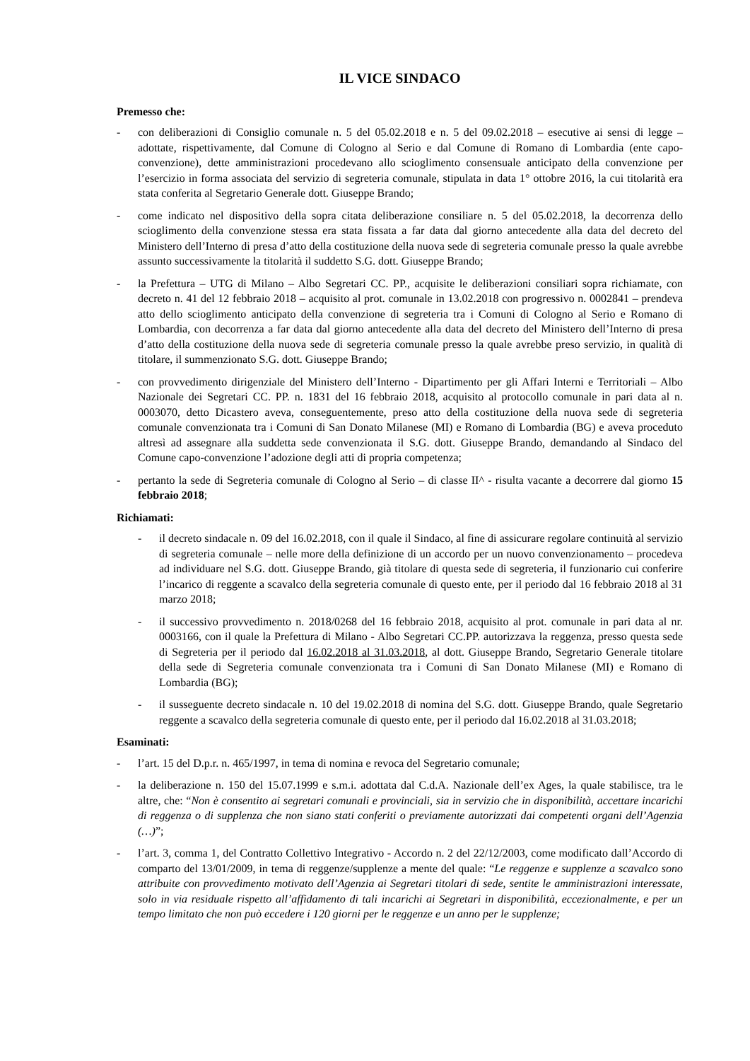IL VICE SINDACO
Premesso che:
- con deliberazioni di Consiglio comunale n. 5 del 05.02.2018 e n. 5 del 09.02.2018 – esecutive ai sensi di legge – adottate, rispettivamente, dal Comune di Cologno al Serio e dal Comune di Romano di Lombardia (ente capo-convenzione), dette amministrazioni procedevano allo scioglimento consensuale anticipato della convenzione per l’esercizio in forma associata del servizio di segreteria comunale, stipulata in data 1° ottobre 2016, la cui titolarità era stata conferita al Segretario Generale dott. Giuseppe Brando;
- come indicato nel dispositivo della sopra citata deliberazione consiliare n. 5 del 05.02.2018, la decorrenza dello scioglimento della convenzione stessa era stata fissata a far data dal giorno antecedente alla data del decreto del Ministero dell’Interno di presa d’atto della costituzione della nuova sede di segreteria comunale presso la quale avrebbe assunto successivamente la titolarità il suddetto S.G. dott. Giuseppe Brando;
- la Prefettura – UTG di Milano – Albo Segretari CC. PP., acquisite le deliberazioni consiliari sopra richiamate, con decreto n. 41 del 12 febbraio 2018 – acquisito al prot. comunale in 13.02.2018 con progressivo n. 0002841 – prendeva atto dello scioglimento anticipato della convenzione di segreteria tra i Comuni di Cologno al Serio e Romano di Lombardia, con decorrenza a far data dal giorno antecedente alla data del decreto del Ministero dell’Interno di presa d’atto della costituzione della nuova sede di segreteria comunale presso la quale avrebbe preso servizio, in qualità di titolare, il summenzionato S.G. dott. Giuseppe Brando;
- con provvedimento dirigenziale del Ministero dell’Interno - Dipartimento per gli Affari Interni e Territoriali – Albo Nazionale dei Segretari CC. PP. n. 1831 del 16 febbraio 2018, acquisito al protocollo comunale in pari data al n. 0003070, detto Dicastero aveva, conseguentemente, preso atto della costituzione della nuova sede di segreteria comunale convenzionata tra i Comuni di San Donato Milanese (MI) e Romano di Lombardia (BG) e aveva proceduto altresì ad assegnare alla suddetta sede convenzionata il S.G. dott. Giuseppe Brando, demandando al Sindaco del Comune capo-convenzione l’adozione degli atti di propria competenza;
- pertanto la sede di Segreteria comunale di Cologno al Serio – di classe II^ - risulta vacante a decorrere dal giorno 15 febbraio 2018;
Richiamati:
- il decreto sindacale n. 09 del 16.02.2018, con il quale il Sindaco, al fine di assicurare regolare continuità al servizio di segreteria comunale – nelle more della definizione di un accordo per un nuovo convenzionamento – procedeva ad individuare nel S.G. dott. Giuseppe Brando, già titolare di questa sede di segreteria, il funzionario cui conferire l’incarico di reggente a scavalco della segreteria comunale di questo ente, per il periodo dal 16 febbraio 2018 al 31 marzo 2018;
- il successivo provvedimento n. 2018/0268 del 16 febbraio 2018, acquisito al prot. comunale in pari data al nr. 0003166, con il quale la Prefettura di Milano - Albo Segretari CC.PP. autorizzava la reggenza, presso questa sede di Segreteria per il periodo dal 16.02.2018 al 31.03.2018, al dott. Giuseppe Brando, Segretario Generale titolare della sede di Segreteria comunale convenzionata tra i Comuni di San Donato Milanese (MI) e Romano di Lombardia (BG);
- il susseguente decreto sindacale n. 10 del 19.02.2018 di nomina del S.G. dott. Giuseppe Brando, quale Segretario reggente a scavalco della segreteria comunale di questo ente, per il periodo dal 16.02.2018 al 31.03.2018;
Esaminati:
- l’art. 15 del D.p.r. n. 465/1997, in tema di nomina e revoca del Segretario comunale;
- la deliberazione n. 150 del 15.07.1999 e s.m.i. adottata dal C.d.A. Nazionale dell’ex Ages, la quale stabilisce, tra le altre, che: “Non è consentito ai segretari comunali e provinciali, sia in servizio che in disponibilità, accettare incarichi di reggenza o di supplenza che non siano stati conferiti o previamente autorizzati dai competenti organi dell’Agenzia (…)”;
- l’art. 3, comma 1, del Contratto Collettivo Integrativo - Accordo n. 2 del 22/12/2003, come modificato dall’Accordo di comparto del 13/01/2009, in tema di reggenze/supplenze a mente del quale: “Le reggenze e supplenze a scavalco sono attribuite con provvedimento motivato dell’Agenzia ai Segretari titolari di sede, sentite le amministrazioni interessate, solo in via residuale rispetto all’affidamento di tali incarichi ai Segretari in disponibilità, eccezionalmente, e per un tempo limitato che non può eccedere i 120 giorni per le reggenze e un anno per le supplenze;